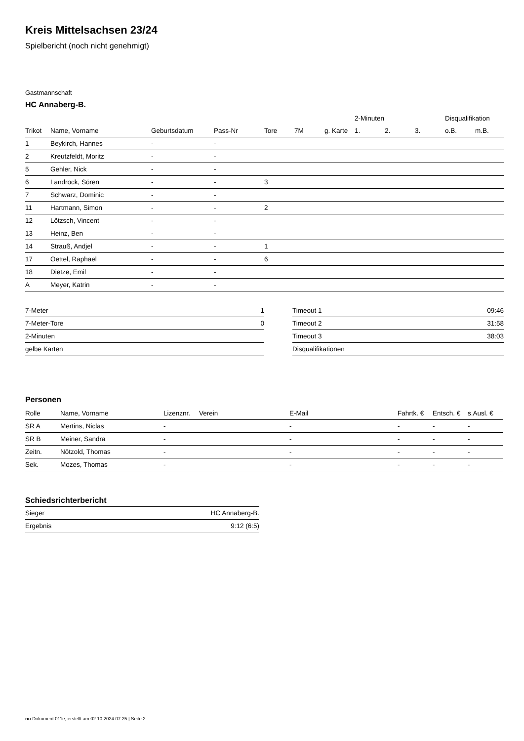Kreis Mittelsachsen 23/24
Spielbericht (noch nicht genehmigt)
Gastmannschaft
HC Annaberg-B.
| | | | | | | | 2-Minuten | | | Disqualifikation | |
| Trikot | Name, Vorname | Geburtsdatum | Pass-Nr | Tore | 7M | g. Karte | 1. | 2. | 3. | o.B. | m.B. |
| 1 | Beykirch, Hannes | - | - | | | | | | | | |
| 2 | Kreutzfeldt, Moritz | - | - | | | | | | | | |
| 5 | Gehler, Nick | - | - | | | | | | | | |
| 6 | Landrock, Sören | - | - | 3 | | | | | | | |
| 7 | Schwarz, Dominic | - | - | | | | | | | | |
| 11 | Hartmann, Simon | - | - | 2 | | | | | | | |
| 12 | Lötzsch, Vincent | - | - | | | | | | | | |
| 13 | Heinz, Ben | - | - | | | | | | | | |
| 14 | Strauß, Andjel | - | - | 1 | | | | | | | |
| 17 | Oettel, Raphael | - | - | 6 | | | | | | | |
| 18 | Dietze, Emil | - | - | | | | | | | | |
| A | Meyer, Katrin | - | - | | | | | | | | |
| 7-Meter | 1 |
| 7-Meter-Tore | 0 |
| 2-Minuten | |
| gelbe Karten | |
| Timeout 1 | 09:46 |
| Timeout 2 | 31:58 |
| Timeout 3 | 38:03 |
| Disqualifikationen | |
Personen
| Rolle | Name, Vorname | Lizenznr. | Verein | E-Mail | Fahrtk. € | Entsch. € | s.Ausl. € |
| --- | --- | --- | --- | --- | --- | --- | --- |
| SR A | Mertins, Niclas | - | | - | - | - | - |
| SR B | Meiner, Sandra | - | | - | - | - | - |
| Zeitn. | Nötzold, Thomas | - | | - | - | - | - |
| Sek. | Mozes, Thomas | - | | - | - | - | - |
Schiedsrichterbericht
| Sieger | HC Annaberg-B. |
| Ergebnis | 9:12 (6:5) |
nu.Dokument 011e, erstellt am 02.10.2024 07:25 | Seite 2